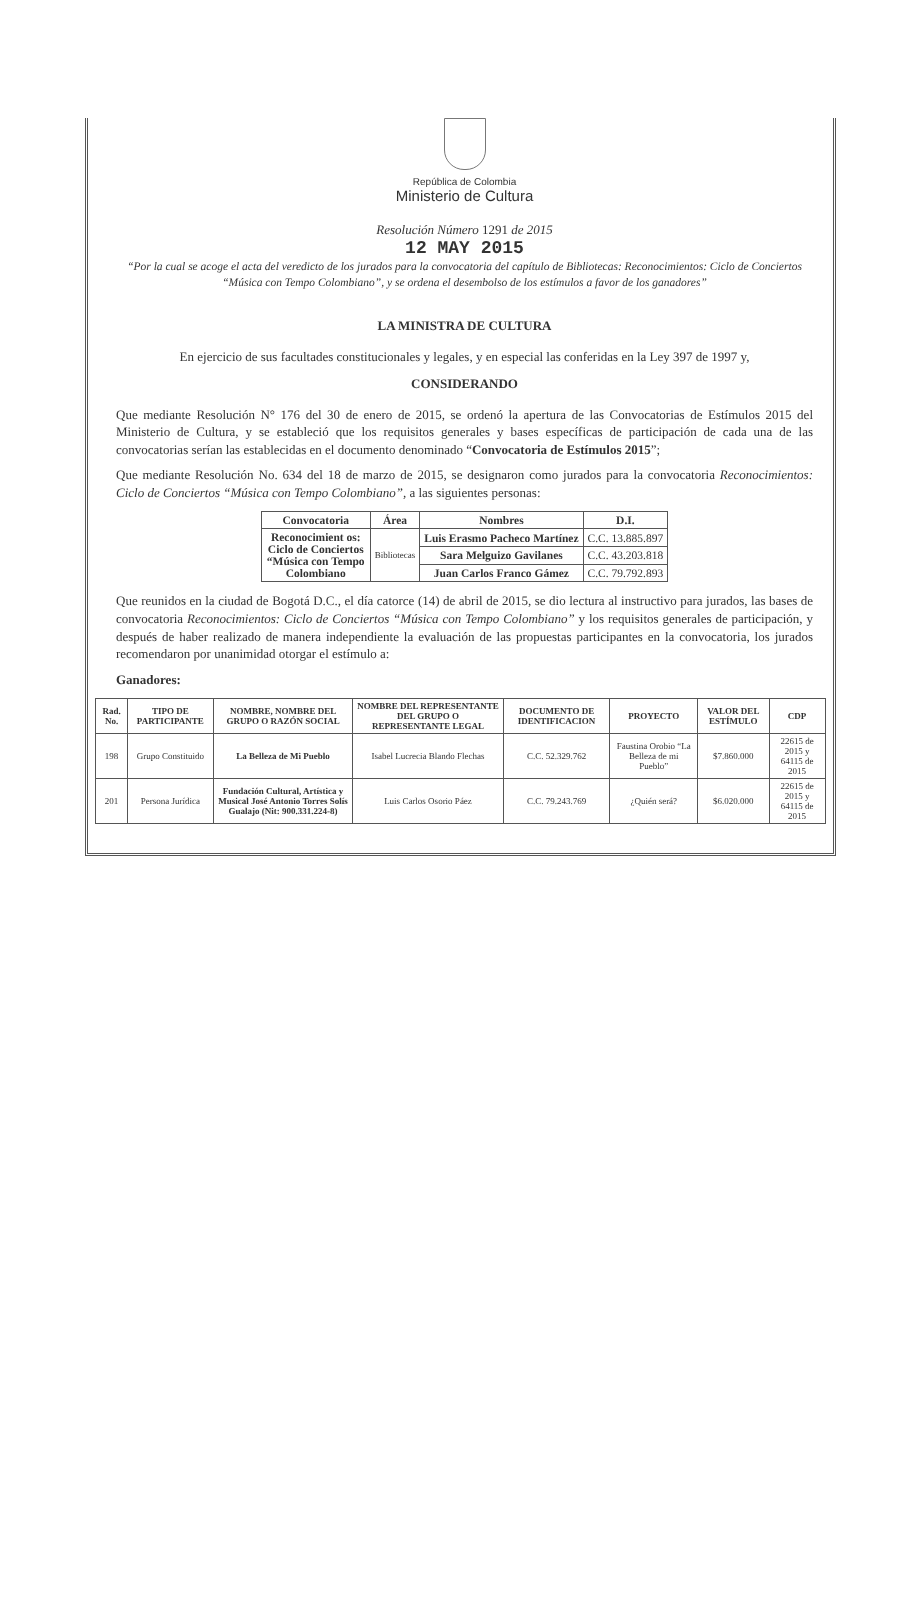República de Colombia
Ministerio de Cultura
Resolución Número 1291 de 2015
12 MAY 2015
“Por la cual se acoge el acta del veredicto de los jurados para la convocatoria del capítulo de Bibliotecas: Reconocimientos: Ciclo de Conciertos “Música con Tempo Colombiano”, y se ordena el desembolso de los estímulos a favor de los ganadores”
LA MINISTRA DE CULTURA
En ejercicio de sus facultades constitucionales y legales, y en especial las conferidas en la Ley 397 de 1997 y,
CONSIDERANDO
Que mediante Resolución N° 176 del 30 de enero de 2015, se ordenó la apertura de las Convocatorias de Estímulos 2015 del Ministerio de Cultura, y se estableció que los requisitos generales y bases específicas de participación de cada una de las convocatorias serían las establecidas en el documento denominado “Convocatoria de Estímulos 2015”;
Que mediante Resolución No. 634 del 18 de marzo de 2015, se designaron como jurados para la convocatoria Reconocimientos: Ciclo de Conciertos “Música con Tempo Colombiano”, a las siguientes personas:
| Convocatoria | Área | Nombres | D.I. |
| --- | --- | --- | --- |
| Reconocimient os: Ciclo de Conciertos “Música con Tempo Colombiano | Bibliotecas | Luis Erasmo Pacheco Martínez | C.C. 13.885.897 |
| | | Sara Melguizo Gavilanes | C.C. 43.203.818 |
| | | Juan Carlos Franco Gámez | C.C. 79.792.893 |
Que reunidos en la ciudad de Bogotá D.C., el día catorce (14) de abril de 2015, se dio lectura al instructivo para jurados, las bases de convocatoria Reconocimientos: Ciclo de Conciertos “Música con Tempo Colombiano” y los requisitos generales de participación, y después de haber realizado de manera independiente la evaluación de las propuestas participantes en la convocatoria, los jurados recomendaron por unanimidad otorgar el estímulo a:
Ganadores:
| Rad. No. | TIPO DE PARTICIPANTE | NOMBRE, NOMBRE DEL GRUPO O RAZÓN SOCIAL | NOMBRE DEL REPRESENTANTE DEL GRUPO O REPRESENTANTE LEGAL | DOCUMENTO DE IDENTIFICACION | PROYECTO | VALOR DEL ESTÍMULO | CDP |
| --- | --- | --- | --- | --- | --- | --- | --- |
| 198 | Grupo Constituido | La Belleza de Mi Pueblo | Isabel Lucrecia Blando Flechas | C.C. 52.329.762 | Faustina Orobio “La Belleza de mi Pueblo” | $7.860.000 | 22615 de 2015 y 64115 de 2015 |
| 201 | Persona Jurídica | Fundación Cultural, Artística y Musical José Antonio Torres Solís Gualajo (Nit: 900.331.224-8) | Luis Carlos Osorio Páez | C.C. 79.243.769 | ¿Quién será? | $6.020.000 | 22615 de 2015 y 64115 de 2015 |